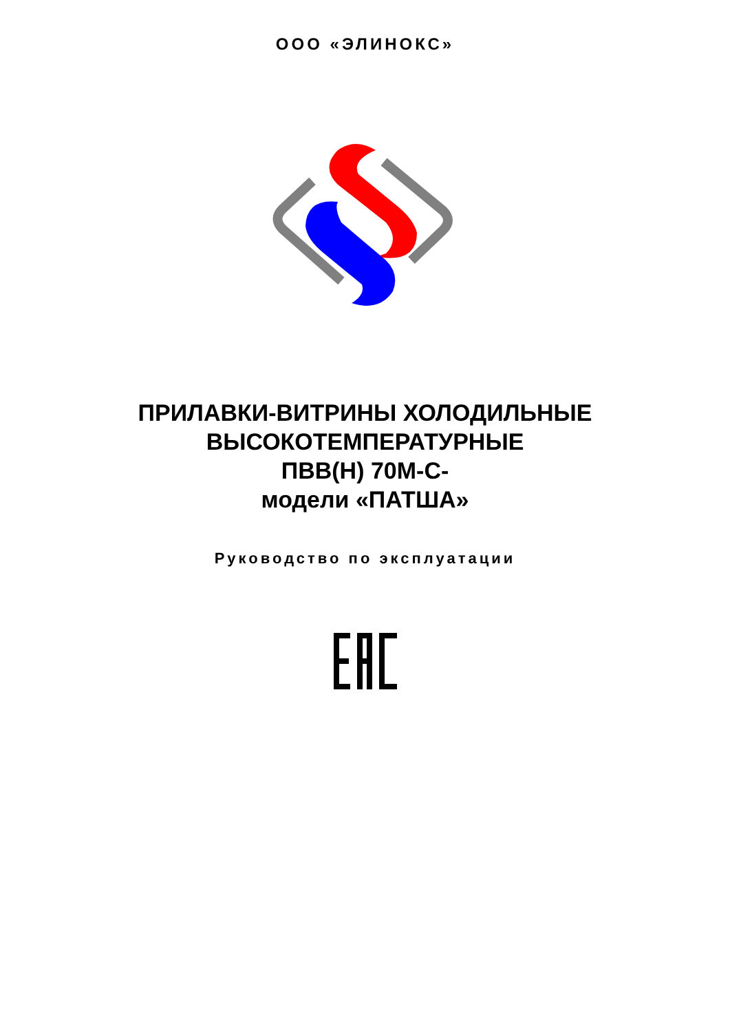ООО «ЭЛИНОКС»
ПРИЛАВКИ-ВИТРИНЫ ХОЛОДИЛЬНЫЕ
ВЫСОКОТЕМПЕРАТУРНЫЕ
ПВВ(Н) 70М-С-
модели «ПАТША»
Руководство по эксплуатации